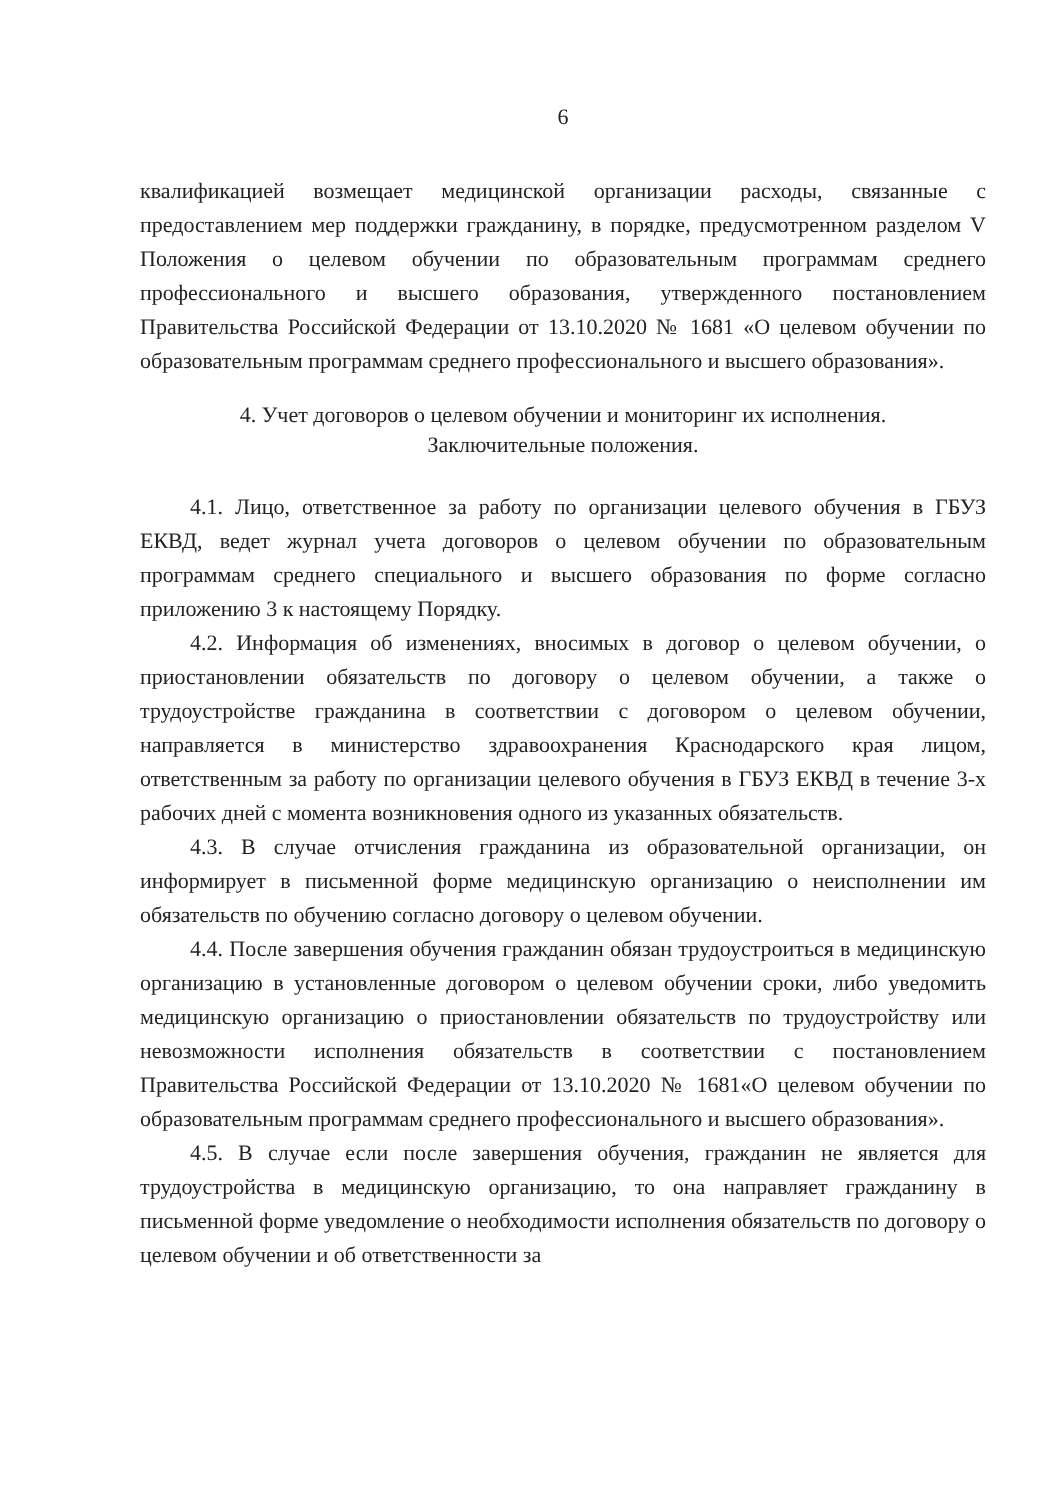6
квалификацией возмещает медицинской организации расходы, связанные с предоставлением мер поддержки гражданину, в порядке, предусмотренном разделом V Положения о целевом обучении по образовательным программам среднего профессионального и высшего образования, утвержденного постановлением Правительства Российской Федерации от 13.10.2020 № 1681 «О целевом обучении по образовательным программам среднего профессионального и высшего образования».
4. Учет договоров о целевом обучении и мониторинг их исполнения.
Заключительные положения.
4.1. Лицо, ответственное за работу по организации целевого обучения в ГБУЗ ЕКВД, ведет журнал учета договоров о целевом обучении по образовательным программам среднего специального и высшего образования по форме согласно приложению 3 к настоящему Порядку.
4.2. Информация об изменениях, вносимых в договор о целевом обучении, о приостановлении обязательств по договору о целевом обучении, а также о трудоустройстве гражданина в соответствии с договором о целевом обучении, направляется в министерство здравоохранения Краснодарского края лицом, ответственным за работу по организации целевого обучения в ГБУЗ ЕКВД в течение 3-х рабочих дней с момента возникновения одного из указанных обязательств.
4.3. В случае отчисления гражданина из образовательной организации, он информирует в письменной форме медицинскую организацию о неисполнении им обязательств по обучению согласно договору о целевом обучении.
4.4. После завершения обучения гражданин обязан трудоустроиться в медицинскую организацию в установленные договором о целевом обучении сроки, либо уведомить медицинскую организацию о приостановлении обязательств по трудоустройству или невозможности исполнения обязательств в соответствии с постановлением Правительства Российской Федерации от 13.10.2020 № 1681«О целевом обучении по образовательным программам среднего профессионального и высшего образования».
4.5. В случае если после завершения обучения, гражданин не является для трудоустройства в медицинскую организацию, то она направляет гражданину в письменной форме уведомление о необходимости исполнения обязательств по договору о целевом обучении и об ответственности за